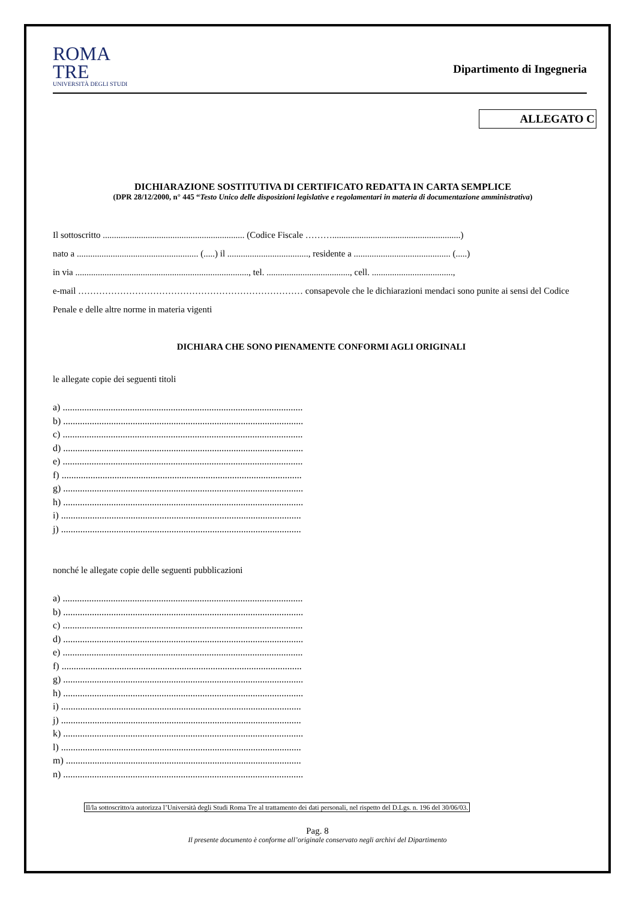ROMA
TRE
UNIVERSITÀ DEGLI STUDI
Dipartimento di Ingegneria
ALLEGATO C
DICHIARAZIONE SOSTITUTIVA DI CERTIFICATO REDATTA IN CARTA SEMPLICE
(DPR 28/12/2000, n° 445 “Testo Unico delle disposizioni legislative e regolamentari in materia di documentazione amministrativa)
Il sottoscritto ............................................................... (Codice Fiscale ……….........................................................)
nato a ...................................................... (.....) il ...................................., residente a ........................................... (.....)
in via ............................................................................., tel. ....................................., cell. ....................................,
e-mail ………………………………………………………………… consapevole che le dichiarazioni mendaci sono punite ai sensi del Codice Penale e delle altre norme in materia vigenti
DICHIARA CHE SONO PIENAMENTE CONFORMI AGLI ORIGINALI
le allegate copie dei seguenti titoli
a) ....................................................................................................
b) ....................................................................................................
c) ....................................................................................................
d) ....................................................................................................
e) ....................................................................................................
f) ....................................................................................................
g) ....................................................................................................
h) ....................................................................................................
i) ....................................................................................................
j) ....................................................................................................
nonché le allegate copie delle seguenti pubblicazioni
a) ....................................................................................................
b) ....................................................................................................
c) ....................................................................................................
d) ....................................................................................................
e) ....................................................................................................
f) ....................................................................................................
g) ....................................................................................................
h) ....................................................................................................
i) ....................................................................................................
j) ....................................................................................................
k) ....................................................................................................
l) ....................................................................................................
m) ..................................................................................................
n) ....................................................................................................
Il/la sottoscritto/a autorizza l’Università degli Studi Roma Tre al trattamento dei dati personali, nel rispetto del D.Lgs. n. 196 del 30/06/03.
Pag. 8
Il presente documento è conforme all’originale conservato negli archivi del Dipartimento